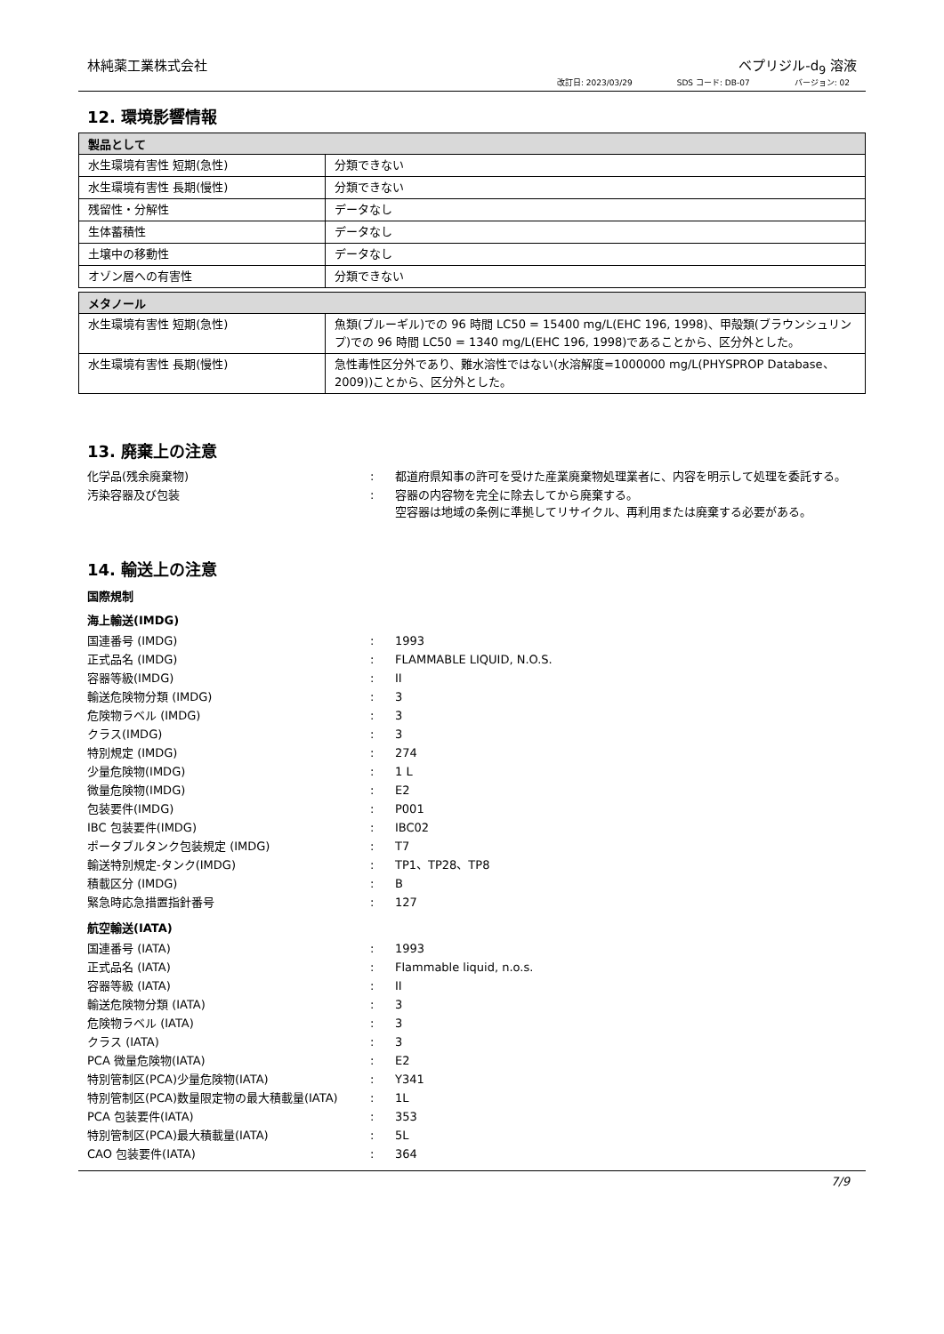林純薬工業株式会社 ベプリジル-d<sub>9</sub> 溶液
改訂日: 2023/03/29 SDS コード: DB-07 バージョン: 02
12. 環境影響情報
| 製品として | |
| --- | --- |
| 水生環境有害性 短期(急性) | 分類できない |
| 水生環境有害性 長期(慢性) | 分類できない |
| 残留性・分解性 | データなし |
| 生体蓄積性 | データなし |
| 土壌中の移動性 | データなし |
| オゾン層への有害性 | 分類できない |
| メタノール | |
| --- | --- |
| 水生環境有害性 短期(急性) | 魚類(ブルーギル)での 96 時間 LC50 = 15400 mg/L(EHC 196, 1998)、甲殻類(ブラウンシュリンプ)での 96 時間 LC50 = 1340 mg/L(EHC 196, 1998)であることから、区分外とした。 |
| 水生環境有害性 長期(慢性) | 急性毒性区分外であり、難水溶性ではない(水溶解度=1000000 mg/L(PHYSPROP Database、2009))ことから、区分外とした。 |
13. 廃棄上の注意
| 化学品(残余廃棄物) | : | 都道府県知事の許可を受けた産業廃棄物処理業者に、内容を明示して処理を委託する。 |
| 汚染容器及び包装 | : | 容器の内容物を完全に除去してから廃棄する。 空容器は地域の条例に準拠してリサイクル、再利用または廃棄する必要がある。 |
14. 輸送上の注意
国際規制
海上輸送(IMDG)
| 国連番号 (IMDG) | : | 1993 |
| 正式品名 (IMDG) | : | FLAMMABLE LIQUID, N.O.S. |
| 容器等級(IMDG) | : | II |
| 輸送危険物分類 (IMDG) | : | 3 |
| 危険物ラベル (IMDG) | : | 3 |
| クラス(IMDG) | : | 3 |
| 特別規定 (IMDG) | : | 274 |
| 少量危険物(IMDG) | : | 1 L |
| 微量危険物(IMDG) | : | E2 |
| 包装要件(IMDG) | : | P001 |
| IBC 包装要件(IMDG) | : | IBC02 |
| ポータブルタンク包装規定 (IMDG) | : | T7 |
| 輸送特別規定-タンク(IMDG) | : | TP1、TP28、TP8 |
| 積載区分 (IMDG) | : | B |
| 緊急時応急措置指針番号 | : | 127 |
航空輸送(IATA)
| 国連番号 (IATA) | : | 1993 |
| 正式品名 (IATA) | : | Flammable liquid, n.o.s. |
| 容器等級 (IATA) | : | II |
| 輸送危険物分類 (IATA) | : | 3 |
| 危険物ラベル (IATA) | : | 3 |
| クラス (IATA) | : | 3 |
| PCA 微量危険物(IATA) | : | E2 |
| 特別管制区(PCA)少量危険物(IATA) | : | Y341 |
| 特別管制区(PCA)数量限定物の最大積載量(IATA) | : | 1L |
| PCA 包装要件(IATA) | : | 353 |
| 特別管制区(PCA)最大積載量(IATA) | : | 5L |
| CAO 包装要件(IATA) | : | 364 |
7/9